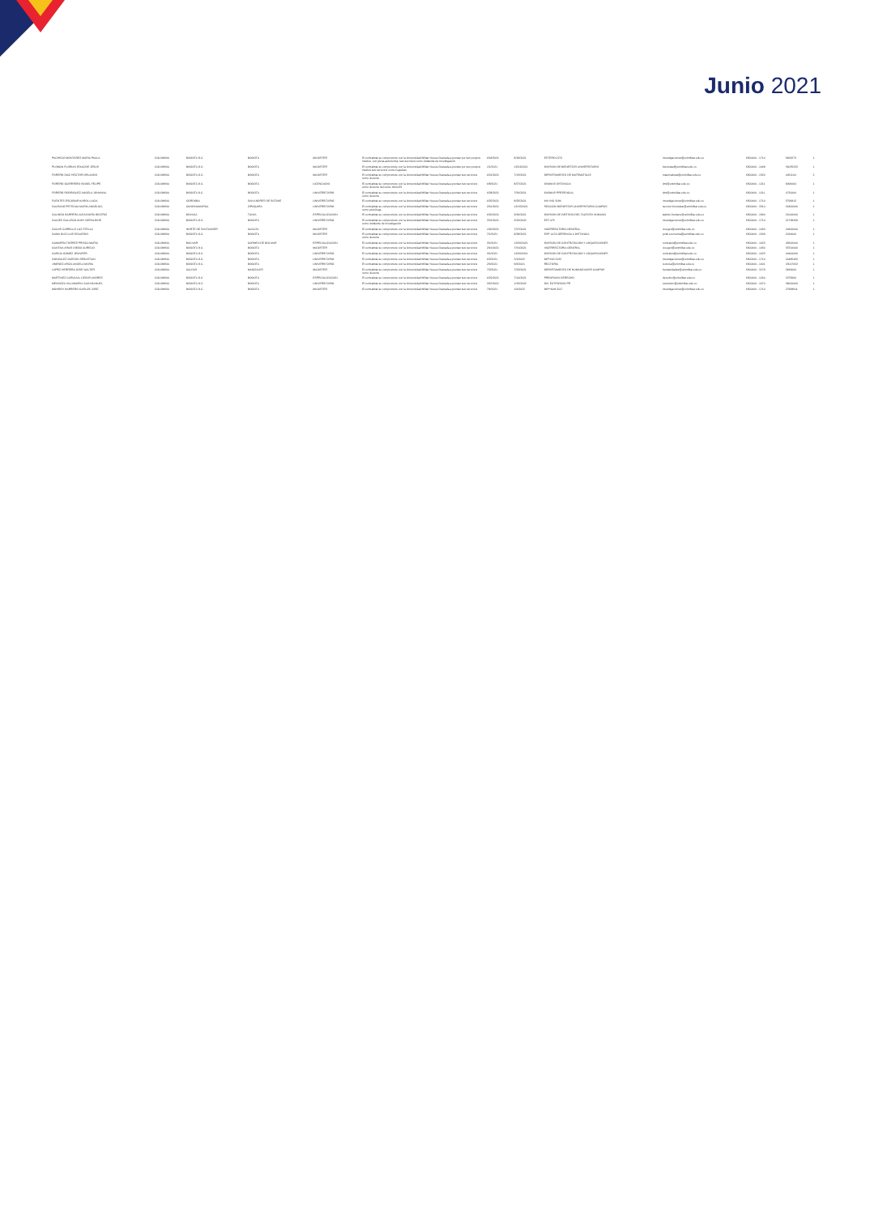Junio 2021
| PACHECO MONTAÑEZ MARIA PAULA | COLOMBIA | BOGOTA D.C. | BOGOTA | MAGISTER | El contratista se compromete con la Universidad Militar Nueva Granada a prestar por sus propios medios, con plena autonomía, sus servicios como Asistente de Investigación | 6/18/2021 | 8/18/2021 | ESTERO 0272 | investigaciones@unimilitar.edu.co | 6500000 - 1710 | 9669272 | 1 |
| PLOMAN FLORIAN EDUCIDE JESUS | COLOMBIA | BOGOTA D.C. | BOGOTA | MAGISTER | El contratista se compromete con la Universidad Militar Nueva Granada a prestar por sus propios medios sus servicios como Capellán | 1/1/2021 | 12/24/2021 | DIVISION DE BIENESTAR UNIVERSITARIO | bienestar@unimilitar.edu.co | 6500000 - 1068 | 36035223 | 1 |
| FORERO DIAZ HECTOR ORLANDO | COLOMBIA | BOGOTA D.C. | BOGOTA | MAGISTER | El contratista se compromete con la Universidad Militar Nueva Granada a prestar sus servicios como docente | 6/21/2021 | 7/13/2021 | DEPARTAMENTO DE MATEMATICAS | matematicas@unimilitar.edu.co | 6500000 - 1520 | 4451100 | 2 |
| FORERO GUERRERO ISABEL FELIPE | COLOMBIA | BOGOTA D.C. | BOGOTA | LICENCIADO | El contratista se compromete con la Universidad Militar Nueva Granada a prestar sus servicios como docente del curso INGLES | 6/8/2021 | 8/27/2021 | IDIOMAS DISTANCIA | dmi@unimilitar.edu.co | 6500000 - 1211 | 8496000 | 1 |
| FORERO RODRIGUEZ ANGELA JOHANNA | COLOMBIA | BOGOTA D.C. | BOGOTA | UNIVERSITARIO | El contratista se compromete con la Universidad Militar Nueva Granada a prestar sus servicios como docente | 6/28/2021 | 7/30/2021 | IDIOMAS PRESENCIAL | dmi@unimilitar.edu.co | 6500000 - 1211 | 4720000 | 1 |
| FUENTES ESCOBAR KAROL LUCIA | COLOMBIA | CORDOBA | SAN ANDRES DE SOTAVE | UNIVERSITARIO | El contratista se compromete con la Universidad Militar Nueva Granada a prestar sus servicios | 6/25/2021 | 8/25/2021 | INV ING 3196 | investigaciones@unimilitar.edu.co | 6500000 - 1710 | 5796812 | 1 |
| GALEANO PETECUA MARIA ANGELICA | COLOMBIA | CUNDINAMARCA | ZIPAQUIRA | UNIVERSITARIO | El contratista se compromete con la Universidad Militar Nueva Granada a prestar sus servicios como psicóloga | 2/16/2021 | 12/15/2021 | SECCION BIENESTAR UNIVERSITARIO CAMPUS | seccion.bienestar@unimilitar.edu.co | 6500000 - 3310 | 31800000 | 1 |
| GALINDO BARRERA ALEJANDRA BEATRIZ | COLOMBIA | BOYACA | TUNJA | ESPECIALIZACION | El contratista se compromete con la Universidad Militar Nueva Granada a prestar sus servicios | 6/26/2021 | 9/26/2021 | DIVISION DE GESTION DEL TALENTO HUMANO | talento.humano@unimilitar.edu.co | 6500000 - 1960 | 21000000 | 1 |
| GALVEZ GALLEGO ANNY GERALDINE | COLOMBIA | BOGOTA D.C. | BOGOTA | UNIVERSITARIO | El contratista se compromete con la Universidad Militar Nueva Granada a prestar sus servicios como Asistente de investigación | 3/31/2021 | 3/22/2022 | EST 475 | investigaciones@unimilitar.edu.co | 6500000 - 1710 | 21738369 | 1 |
| GALVIS CARRILLO LUZ STELLA | COLOMBIA | NORTE DE SANTANDER | CUCUTA | MAGISTER | El contratista se compromete con la Universidad Militar Nueva Granada a prestar sus servicios | 1/26/2021 | 7/27/2021 | VICERRECTORIA GENERAL | vicegen@unimilitar.edu.co | 6500000 - 1050 | 24600000 | 1 |
| GAMA DIAZ LUIS EDUARDO | COLOMBIA | BOGOTA D.C. | BOGOTA | MAGISTER | El contratista se compromete con la Universidad Militar Nueva Granada a prestar sus servicios como docente | 7/1/2021 | 8/28/2021 | ESP. ALTA GERENCIA A DISTANCIA | posti.economia@unimilitar.edu.co | 6500000 - 1509 | 2424000 | 1 |
| GAMARRA TORRES PRISCA MARIA | COLOMBIA | BOLIVAR | CARMEN DE BOLIVAR | ESPECIALIZACION | El contratista se compromete con la Universidad Militar Nueva Granada a prestar sus servicios | 3/1/2021 | 12/30/2021 | DIVISION DE CONTRATACION Y ADQUISICIONES | contratos@unimilitar.edu.co | 6500000 - 1623 | 45600000 | 1 |
| GANTIVA ARIAS DIEGO AURELIO | COLOMBIA | BOGOTA D.C. | BOGOTA | MAGISTER | El contratista se compromete con la Universidad Militar Nueva Granada a prestar sus servicios | 2/16/2021 | 7/31/2021 | VICERRECTORIA GENERAL | vicegen@unimilitar.edu.co | 6500000 - 1050 | 35700000 | 1 |
| GARCIA GOMEZ JENNIFER | COLOMBIA | BOGOTA D.C. | BOGOTA | UNIVERSITARIO | El contratista se compromete con la Universidad Militar Nueva Granada a prestar sus servicios | 3/1/2021 | 12/30/2021 | DIVISION DE CONTRATACION Y ADQUISICIONES | contratos@unimilitar.edu.co | 6500000 - 1623 | 40400000 | 1 |
| GONZALEZ GARZON SEBASTIAN | COLOMBIA | BOGOTA D.C. | BOGOTA | UNIVERSITARIO | El contratista se compromete con la Universidad Militar Nueva Granada a prestar sus servicios | 6/2/2021 | 3/1/2022 | IMP ING 3132 | investigaciones@unimilitar.edu.co | 6500000 - 1710 | 24485456 | 1 |
| JIMENEZ ARIZA ANGELA MARIA | COLOMBIA | BOGOTA D.C. | BOGOTA | UNIVERSITARIO | El contratista se compromete con la Universidad Militar Nueva Granada a prestar sus servicios | 2/6/2021 | 9/6/2021 | RECTORIA | rectoria@unimilitar.edu.co | 6500000 - 1001 | 23017603 | 1 |
| LOPEZ HERRERA JOSE WALTER | COLOMBIA | CALDAS | MANIZALES | MAGISTER | El contratista se compromete con la Universidad Militar Nueva Granada a prestar sus servicios como docente | 7/2/2021 | 7/23/2021 | DEPARTAMENTO DE HUMANIDADES CAMPUS | humanidades@unimilitar.edu.co | 6500000 - 3179 | 3819600 | 1 |
| MARTINEZ CARVAJAL CESAR ANDRES | COLOMBIA | BOGOTA D.C. | BOGOTA | ESPECIALIZACION | El contratista se compromete con la Universidad Militar Nueva Granada a prestar sus servicios | 6/22/2021 | 7/14/2021 | PREGRADO DERECHO | derecho@unimilitar.edu.co | 6500000 - 1264 | 3279960 | 1 |
| MENDOZA VILLAMARIN JUAN MANUEL | COLOMBIA | BOGOTA D.C. | BOGOTA | UNIVERSITARIO | El contratista se compromete con la Universidad Militar Nueva Granada a prestar sus servicios | 3/15/2021 | 1/15/2022 | DIV. EXTENSION PR | extension@unimilitar.edu.co | 6500000 - 1670 | 38000000 | 1 |
| MONROY BARRERO CARLOS JOSE | COLOMBIA | BOGOTA D.C. | BOGOTA | MAGISTER | El contratista se compromete con la Universidad Militar Nueva Granada a prestar sus servicios | 7/6/2021 | 1/6/2022 | IMP HUM 3117 | investigaciones@unimilitar.edu.co | 6500000 - 1710 | 27968911 | 1 |